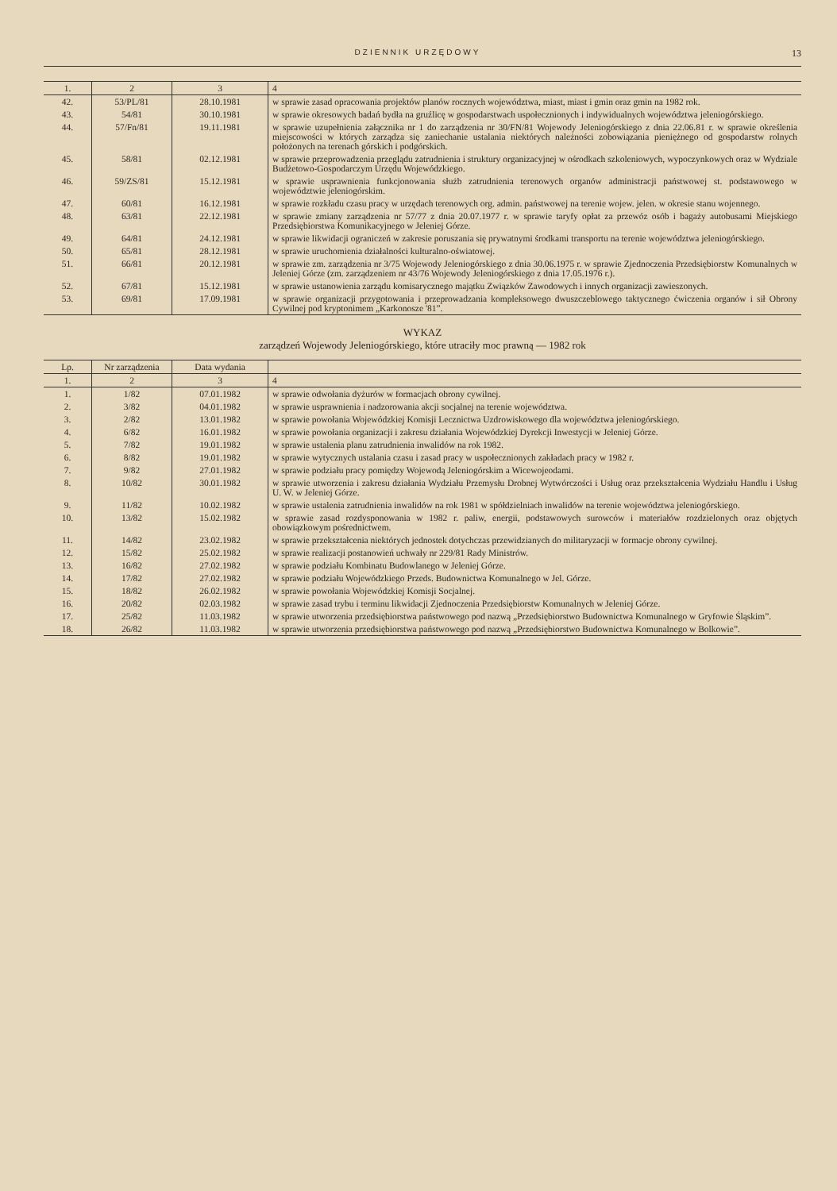DZIENNIK URZĘDOWY 13
| 1. | 2 | 3 | 4 |
| --- | --- | --- | --- |
| 42. | 53/PL/81 | 28.10.1981 | w sprawie zasad opracowania projektów planów rocznych województwa, miast, miast i gmin oraz gmin na 1982 rok. |
| 43. | 54/81 | 30.10.1981 | w sprawie okresowych badań bydła na gruźlicę w gospodarstwach uspołecznionych i indywidualnych województwa jeleniogórskiego. |
| 44. | 57/Fn/81 | 19.11.1981 | w sprawie uzupełnienia załącznika nr 1 do zarządzenia nr 30/FN/81 Wojewody Jeleniogórskiego z dnia 22.06.81 r. w sprawie określenia miejscowości w których zarządza się zaniechanie ustalania niektórych należności zobowiązania pieniężnego od gospodarstw rolnych położonych na terenach górskich i podgórskich. |
| 45. | 58/81 | 02.12.1981 | w sprawie przeprowadzenia przeglądu zatrudnienia i struktury organizacyjnej w ośrodkach szkoleniowych, wypoczynkowych oraz w Wydziale Budżetowo-Gospodarczym Urzędu Wojewódzkiego. |
| 46. | 59/ZS/81 | 15.12.1981 | w sprawie usprawnienia funkcjonowania służb zatrudnienia terenowych organów administracji państwowej st. podstawowego w województwie jeleniogórskim. |
| 47. | 60/81 | 16.12.1981 | w sprawie rozkładu czasu pracy w urzędach terenowych org. admin. państwowej na terenie wojew. jelen. w okresie stanu wojennego. |
| 48. | 63/81 | 22.12.1981 | w sprawie zmiany zarządzenia nr 57/77 z dnia 20.07.1977 r. w sprawie taryfy opłat za przewóz osób i bagaży autobusami Miejskiego Przedsiębiorstwa Komunikacyjnego w Jeleniej Górze. |
| 49. | 64/81 | 24.12.1981 | w sprawie likwidacji ograniczeń w zakresie poruszania się prywatnymi środkami transportu na terenie województwa jeleniogórskiego. |
| 50. | 65/81 | 28.12.1981 | w sprawie uruchomienia działalności kulturalno-oświatowej. |
| 51. | 66/81 | 20.12.1981 | w sprawie zm. zarządzenia nr 3/75 Wojewody Jeleniogórskiego z dnia 30.06.1975 r. w sprawie Zjednoczenia Przedsiębiorstw Komunalnych w Jeleniej Górze (zm. zarządzeniem nr 43/76 Wojewody Jeleniogórskiego z dnia 17.05.1976 r.). |
| 52. | 67/81 | 15.12.1981 | w sprawie ustanowienia zarządu komisarycznego majątku Związków Zawodowych i innych organizacji zawieszonych. |
| 53. | 69/81 | 17.09.1981 | w sprawie organizacji przygotowania i przeprowadzania kompleksowego dwuszczeblowego taktycznego ćwiczenia organów i sił Obrony Cywilnej pod kryptonimem „Karkonosze '81”. |
WYKAZ
zarządzeń Wojewody Jeleniogórskiego, które utraciły moc prawną — 1982 rok
| Lp. | Nr zarządzenia | Data wydania | |
| --- | --- | --- | --- |
| 1. | 2 | 3 | 4 |
| 1. | 1/82 | 07.01.1982 | w sprawie odwołania dyżurów w formacjach obrony cywilnej. |
| 2. | 3/82 | 04.01.1982 | w sprawie usprawnienia i nadzorowania akcji socjalnej na terenie województwa. |
| 3. | 2/82 | 13.01.1982 | w sprawie powołania Wojewódzkiej Komisji Lecznictwa Uzdrowiskowego dla województwa jeleniogórskiego. |
| 4. | 6/82 | 16.01.1982 | w sprawie powołania organizacji i zakresu działania Wojewódzkiej Dyrekcji Inwestycji w Jeleniej Górze. |
| 5. | 7/82 | 19.01.1982 | w sprawie ustalenia planu zatrudnienia inwalidów na rok 1982. |
| 6. | 8/82 | 19.01.1982 | w sprawie wytycznych ustalania czasu i zasad pracy w uspołecznionych zakładach pracy w 1982 r. |
| 7. | 9/82 | 27.01.1982 | w sprawie podziału pracy pomiędzy Wojewodą Jeleniogórskim a Wicewojeodami. |
| 8. | 10/82 | 30.01.1982 | w sprawie utworzenia i zakresu działania Wydziału Przemysłu Drobnej Wytwórczości i Usług oraz przekształcenia Wydziału Handlu i Usług U. W. w Jeleniej Górze. |
| 9. | 11/82 | 10.02.1982 | w sprawie ustalenia zatrudnienia inwalidów na rok 1981 w spółdzielniach inwalidów na terenie województwa jeleniogórskiego. |
| 10. | 13/82 | 15.02.1982 | w sprawie zasad rozdysponowania w 1982 r. paliw, energii, podstawowych surowców i materiałów rozdzielonych oraz objętych obowiązkowym pośrednictwem. |
| 11. | 14/82 | 23.02.1982 | w sprawie przekształcenia niektórych jednostek dotychczas przewidzianych do militaryzacji w formacje obrony cywilnej. |
| 12. | 15/82 | 25.02.1982 | w sprawie realizacji postanowień uchwały nr 229/81 Rady Ministrów. |
| 13. | 16/82 | 27.02.1982 | w sprawie podziału Kombinatu Budowlanego w Jeleniej Górze. |
| 14. | 17/82 | 27.02.1982 | w sprawie podziału Wojewódzkiego Przeds. Budownictwa Komunalnego w Jel. Górze. |
| 15. | 18/82 | 26.02.1982 | w sprawie powołania Wojewódzkiej Komisji Socjalnej. |
| 16. | 20/82 | 02.03.1982 | w sprawie zasad trybu i terminu likwidacji Zjednoczenia Przedsiębiorstw Komunalnych w Jeleniej Górze. |
| 17. | 25/82 | 11.03.1982 | w sprawie utworzenia przedsiębiorstwa państwowego pod nazwą „Przedsiębiorstwo Budownictwa Komunalnego w Gryfowie Śląskim”. |
| 18. | 26/82 | 11.03.1982 | w sprawie utworzenia przedsiębiorstwa państwowego pod nazwą „Przedsiębiorstwo Budownictwa Komunalnego w Bolkowie”. |